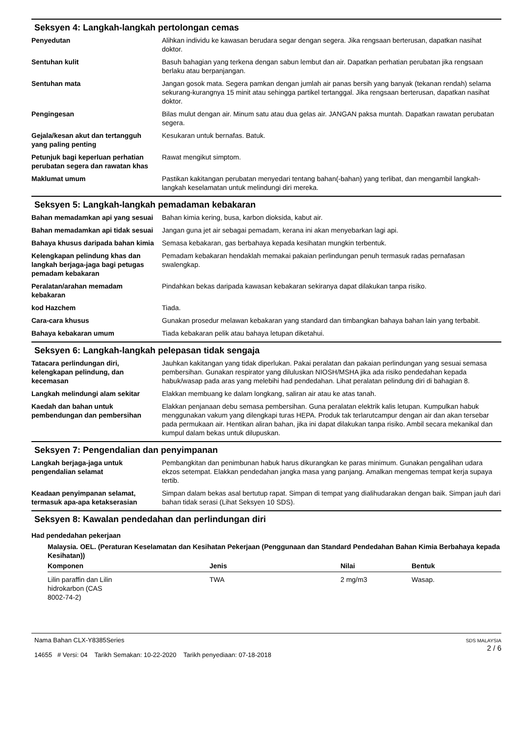Seksyen 4: Langkah-langkah pertolongan cemas
| Penyedutan | Alihkan individu ke kawasan berudara segar dengan segera. Jika rengsaan berterusan, dapatkan nasihat doktor. |
| Sentuhan kulit | Basuh bahagian yang terkena dengan sabun lembut dan air. Dapatkan perhatian perubatan jika rengsaan berlaku atau berpanjangan. |
| Sentuhan mata | Jangan gosok mata. Segera pamkan dengan jumlah air panas bersih yang banyak (tekanan rendah) selama sekurang-kurangnya 15 minit atau sehingga partikel tertanggal. Jika rengsaan berterusan, dapatkan nasihat doktor. |
| Pengingesan | Bilas mulut dengan air. Minum satu atau dua gelas air. JANGAN paksa muntah. Dapatkan rawatan perubatan segera. |
| Gejala/kesan akut dan tertangguh yang paling penting | Kesukaran untuk bernafas. Batuk. |
| Petunjuk bagi keperluan perhatian perubatan segera dan rawatan khas | Rawat mengikut simptom. |
| Maklumat umum | Pastikan kakitangan perubatan menyedari tentang bahan(-bahan) yang terlibat, dan mengambil langkah-langkah keselamatan untuk melindungi diri mereka. |
Seksyen 5: Langkah-langkah pemadaman kebakaran
| Bahan memadamkan api yang sesuai | Bahan kimia kering, busa, karbon dioksida, kabut air. |
| Bahan memadamkan api tidak sesuai | Jangan guna jet air sebagai pemadam, kerana ini akan menyebarkan lagi api. |
| Bahaya khusus daripada bahan kimia | Semasa kebakaran, gas berbahaya kepada kesihatan mungkin terbentuk. |
| Kelengkapan pelindung khas dan langkah berjaga-jaga bagi petugas pemadam kebakaran | Pemadam kebakaran hendaklah memakai pakaian perlindungan penuh termasuk radas pernafasan swalengkap. |
| Peralatan/arahan memadam kebakaran | Pindahkan bekas daripada kawasan kebakaran sekiranya dapat dilakukan tanpa risiko. |
| kod Hazchem | Tiada. |
| Cara-cara khusus | Gunakan prosedur melawan kebakaran yang standard dan timbangkan bahaya bahan lain yang terbabit. |
| Bahaya kebakaran umum | Tiada kebakaran pelik atau bahaya letupan diketahui. |
Seksyen 6: Langkah-langkah pelepasan tidak sengaja
| Tatacara perlindungan diri, kelengkapan pelindung, dan kecemasan | Jauhkan kakitangan yang tidak diperlukan. Pakai peralatan dan pakaian perlindungan yang sesuai semasa pembersihan. Gunakan respirator yang diluluskan NIOSH/MSHA jika ada risiko pendedahan kepada habuk/wasap pada aras yang melebihi had pendedahan. Lihat peralatan pelindung diri di bahagian 8. |
| Langkah melindungi alam sekitar | Elakkan membuang ke dalam longkang, saliran air atau ke atas tanah. |
| Kaedah dan bahan untuk pembendungan dan pembersihan | Elakkan penjanaan debu semasa pembersihan. Guna peralatan elektrik kalis letupan. Kumpulkan habuk menggunakan vakum yang dilengkapi turas HEPA. Produk tak terlarutcampur dengan air dan akan tersebar pada permukaan air. Hentikan aliran bahan, jika ini dapat dilakukan tanpa risiko. Ambil secara mekanikal dan kumpul dalam bekas untuk dilupuskan. |
Seksyen 7: Pengendalian dan penyimpanan
| Langkah berjaga-jaga untuk pengendalian selamat | Pembangkitan dan penimbunan habuk harus dikurangkan ke paras minimum. Gunakan pengalihan udara ekzos setempat. Elakkan pendedahan jangka masa yang panjang. Amalkan mengemas tempat kerja supaya tertib. |
| Keadaan penyimpanan selamat, termasuk apa-apa ketakserasian | Simpan dalam bekas asal bertutup rapat. Simpan di tempat yang dialihudarakan dengan baik. Simpan jauh dari bahan tidak serasi (Lihat Seksyen 10 SDS). |
Seksyen 8: Kawalan pendedahan dan perlindungan diri
Had pendedahan pekerjaan
Malaysia. OEL. (Peraturan Keselamatan dan Kesihatan Pekerjaan (Penggunaan dan Standard Pendedahan Bahan Kimia Berbahaya kepada Kesihatan))
| Komponen | Jenis | Nilai | Bentuk |
| --- | --- | --- | --- |
| Lilin paraffin dan Lilin hidrokarbon (CAS 8002-74-2) | TWA | 2 mg/m3 | Wasap. |
Nama Bahan CLX-Y8385Series
14655 # Versi: 04 Tarikh Semakan: 10-22-2020 Tarikh penyediaan: 07-18-2018
SDS MALAYSIA
2 / 6